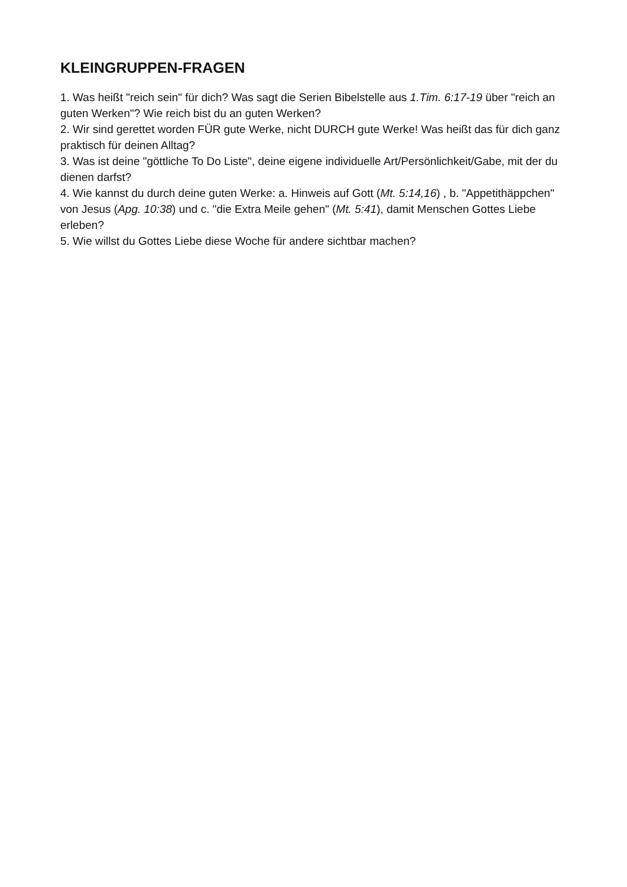KLEINGRUPPEN-FRAGEN
1. Was heißt "reich sein" für dich? Was sagt die Serien Bibelstelle aus 1.Tim. 6:17-19 über "reich an guten Werken"? Wie reich bist du an guten Werken?
2. Wir sind gerettet worden FÜR gute Werke, nicht DURCH gute Werke! Was heißt das für dich ganz praktisch für deinen Alltag?
3. Was ist deine "göttliche To Do Liste", deine eigene individuelle Art/Persönlichkeit/Gabe, mit der du dienen darfst?
4. Wie kannst du durch deine guten Werke: a. Hinweis auf Gott (Mt. 5:14,16) , b. "Appetithäppchen" von Jesus (Apg. 10:38) und c. "die Extra Meile gehen" (Mt. 5:41), damit Menschen Gottes Liebe erleben?
5. Wie willst du Gottes Liebe diese Woche für andere sichtbar machen?